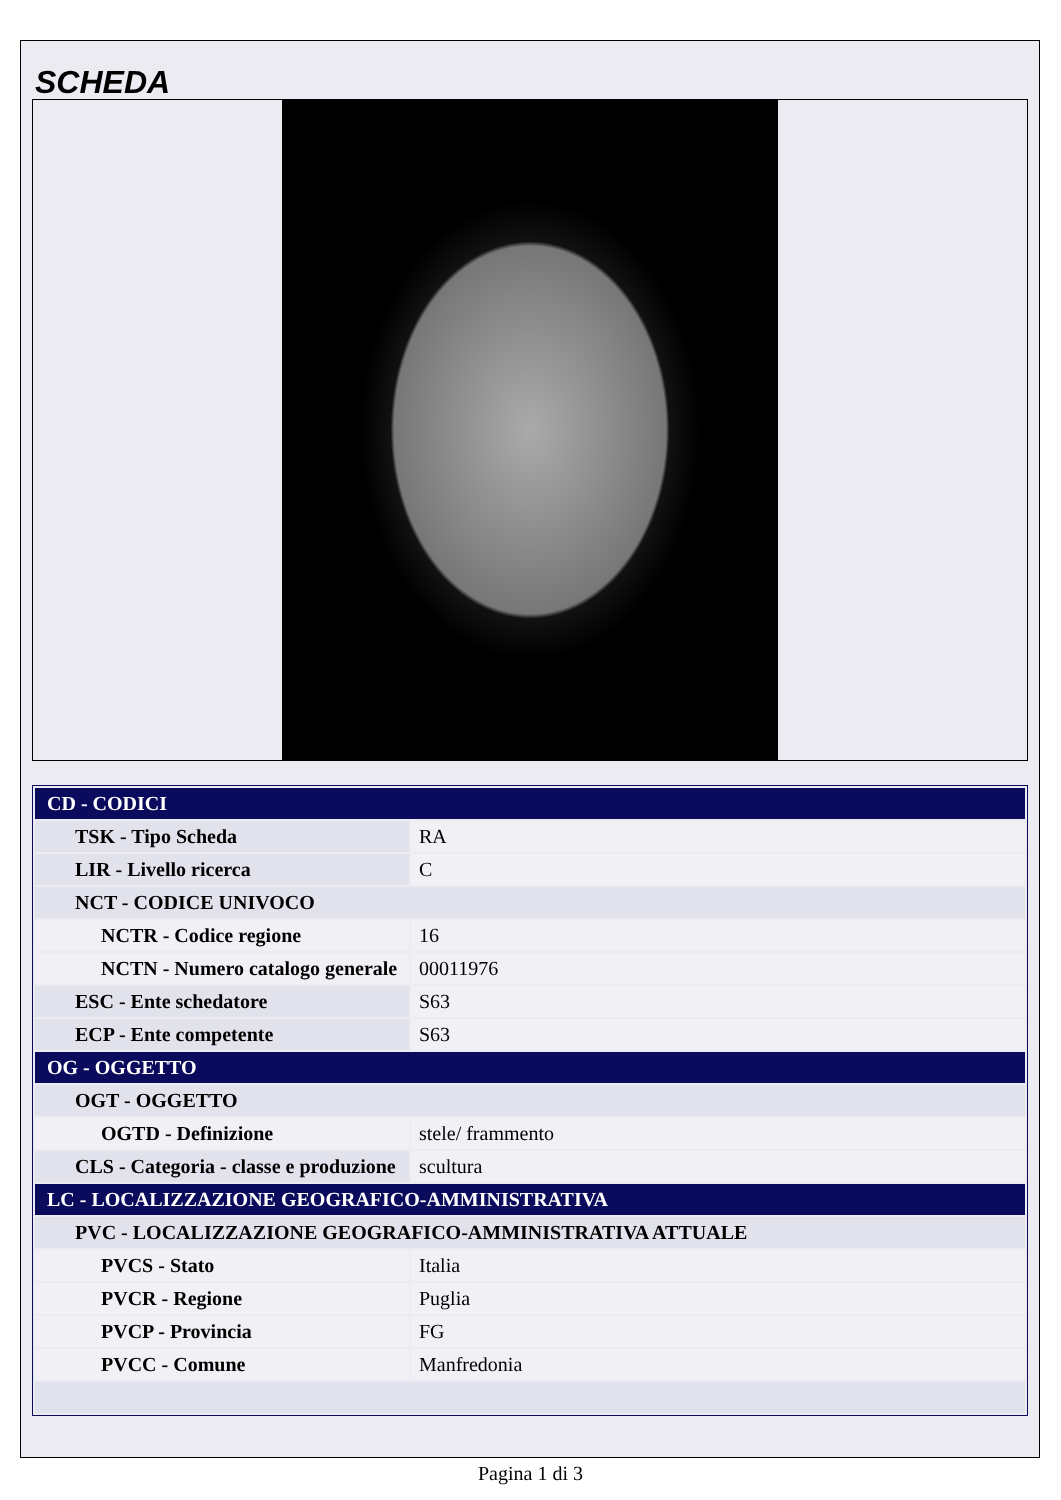SCHEDA
| CD - CODICI | |
| TSK - Tipo Scheda | RA |
| LIR - Livello ricerca | C |
| NCT - CODICE UNIVOCO | |
| NCTR - Codice regione | 16 |
| NCTN - Numero catalogo generale | 00011976 |
| ESC - Ente schedatore | S63 |
| ECP - Ente competente | S63 |
| OG - OGGETTO | |
| OGT - OGGETTO | |
| OGTD - Definizione | stele/ frammento |
| CLS - Categoria - classe e produzione | scultura |
| LC - LOCALIZZAZIONE GEOGRAFICO-AMMINISTRATIVA | |
| PVC - LOCALIZZAZIONE GEOGRAFICO-AMMINISTRATIVA ATTUALE | |
| PVCS - Stato | Italia |
| PVCR - Regione | Puglia |
| PVCP - Provincia | FG |
| PVCC - Comune | Manfredonia |
Pagina 1 di 3